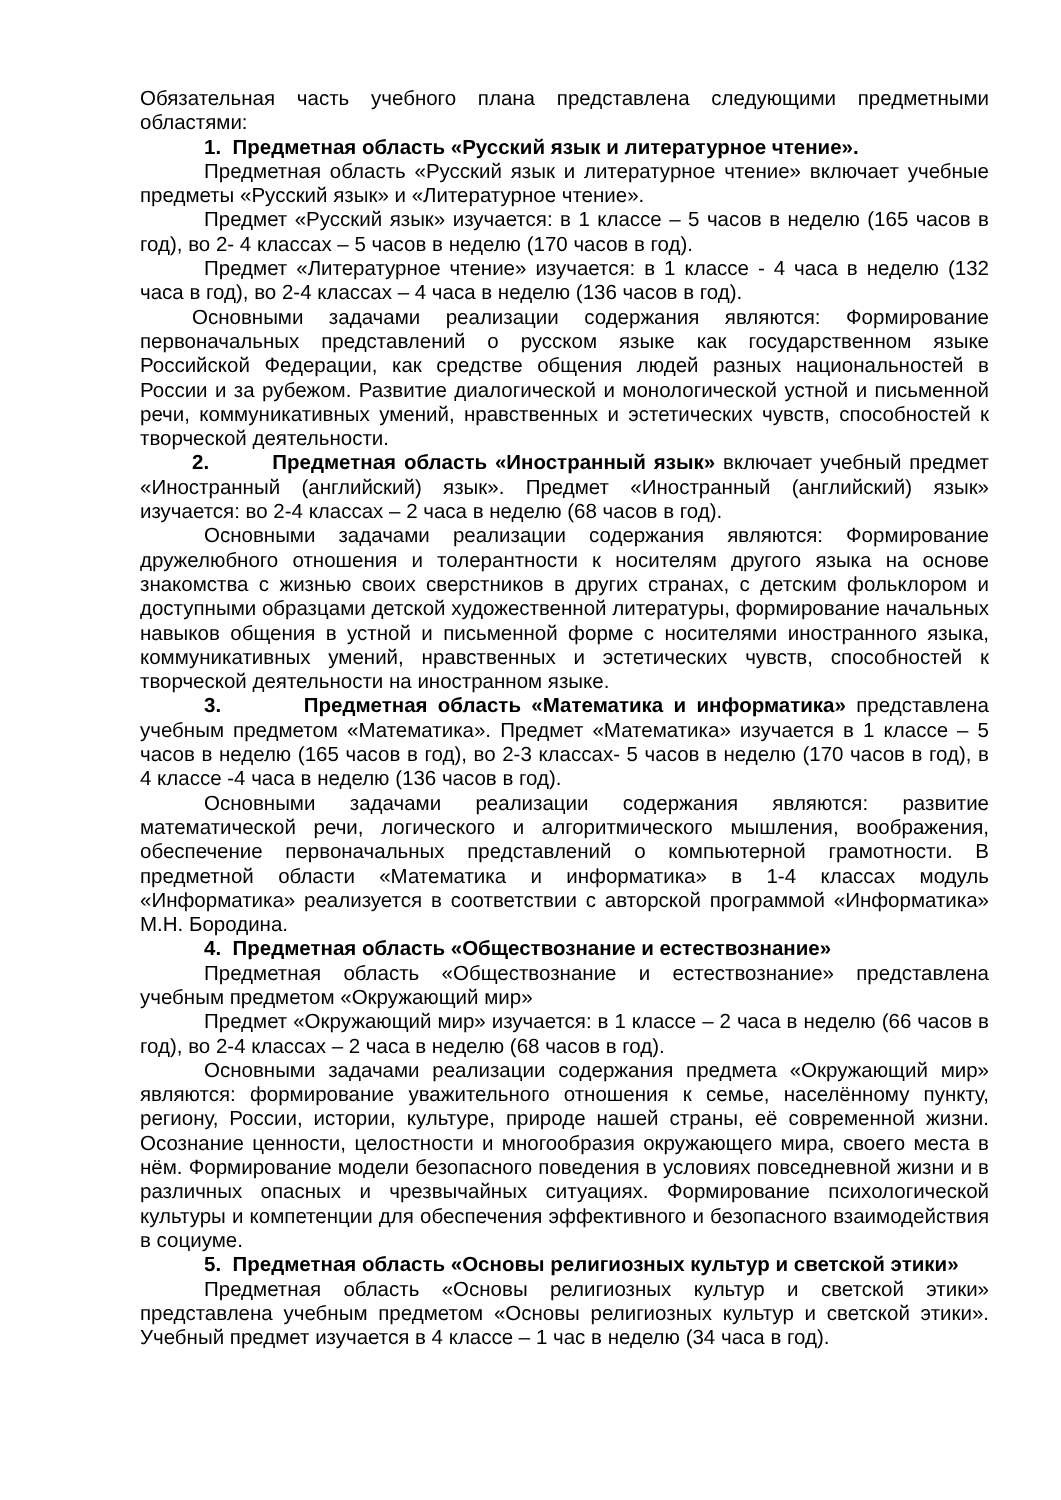Обязательная часть учебного плана представлена следующими предметными областями:
1. Предметная область «Русский язык и литературное чтение».
Предметная область «Русский язык и литературное чтение» включает учебные предметы «Русский язык» и «Литературное чтение».
Предмет «Русский язык» изучается: в 1 классе – 5 часов в неделю (165 часов в год), во 2- 4 классах – 5 часов в неделю (170 часов в год).
Предмет «Литературное чтение» изучается: в 1 классе - 4 часа в неделю (132 часа в год), во 2-4 классах – 4 часа в неделю (136 часов в год).
Основными задачами реализации содержания являются: Формирование первоначальных представлений о русском языке как государственном языке Российской Федерации, как средстве общения людей разных национальностей в России и за рубежом. Развитие диалогической и монологической устной и письменной речи, коммуникативных умений, нравственных и эстетических чувств, способностей к творческой деятельности.
2. Предметная область «Иностранный язык» включает учебный предмет «Иностранный (английский) язык». Предмет «Иностранный (английский) язык» изучается: во 2-4 классах – 2 часа в неделю (68 часов в год).
Основными задачами реализации содержания являются: Формирование дружелюбного отношения и толерантности к носителям другого языка на основе знакомства с жизнью своих сверстников в других странах, с детским фольклором и доступными образцами детской художественной литературы, формирование начальных навыков общения в устной и письменной форме с носителями иностранного языка, коммуникативных умений, нравственных и эстетических чувств, способностей к творческой деятельности на иностранном языке.
3. Предметная область «Математика и информатика» представлена учебным предметом «Математика». Предмет «Математика» изучается в 1 классе – 5 часов в неделю (165 часов в год), во 2-3 классах- 5 часов в неделю (170 часов в год), в 4 классе -4 часа в неделю (136 часов в год).
Основными задачами реализации содержания являются: развитие математической речи, логического и алгоритмического мышления, воображения, обеспечение первоначальных представлений о компьютерной грамотности. В предметной области «Математика и информатика» в 1-4 классах модуль «Информатика» реализуется в соответствии с авторской программой «Информатика» М.Н. Бородина.
4. Предметная область «Обществознание и естествознание»
Предметная область «Обществознание и естествознание» представлена учебным предметом «Окружающий мир»
Предмет «Окружающий мир» изучается: в 1 классе – 2 часа в неделю (66 часов в год), во 2-4 классах – 2 часа в неделю (68 часов в год).
Основными задачами реализации содержания предмета «Окружающий мир» являются: формирование уважительного отношения к семье, населённому пункту, региону, России, истории, культуре, природе нашей страны, её современной жизни. Осознание ценности, целостности и многообразия окружающего мира, своего места в нём. Формирование модели безопасного поведения в условиях повседневной жизни и в различных опасных и чрезвычайных ситуациях. Формирование психологической культуры и компетенции для обеспечения эффективного и безопасного взаимодействия в социуме.
5. Предметная область «Основы религиозных культур и светской этики»
Предметная область «Основы религиозных культур и светской этики» представлена учебным предметом «Основы религиозных культур и светской этики». Учебный предмет изучается в 4 классе – 1 час в неделю (34 часа в год).